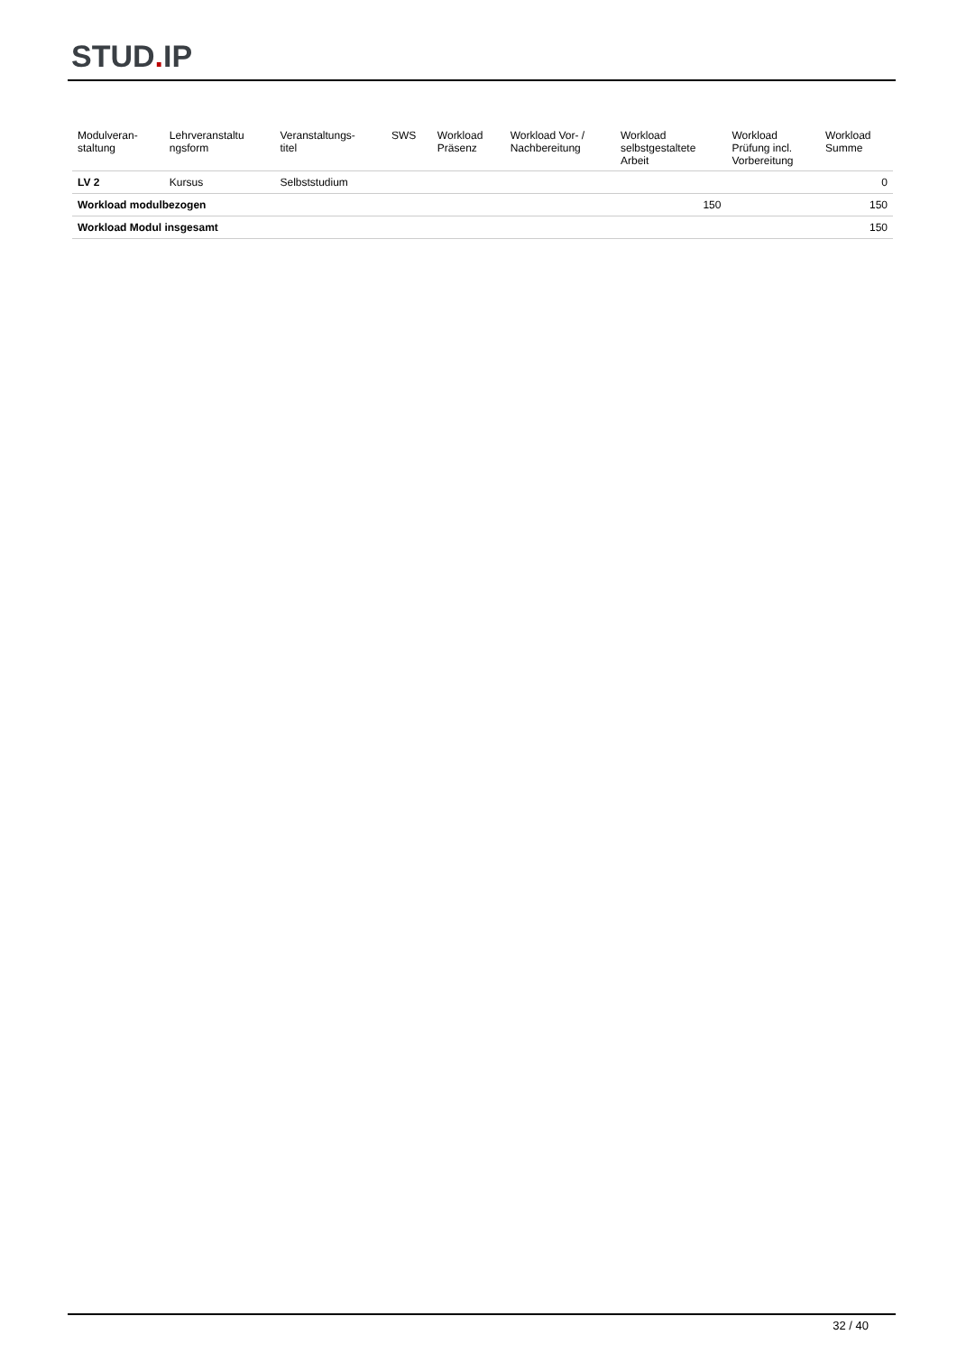STUD. IP
| Modulveran- staltung | Lehrveranstaltu ngsform | Veranstaltungs- titel | SWS | Workload Präsenz | Workload Vor- / Nachbereitung | Workload selbstgestaltete Arbeit | Workload Prüfung incl. Vorbereitung | Workload Summe |
| --- | --- | --- | --- | --- | --- | --- | --- | --- |
| LV 2 | Kursus | Selbststudium | | | | | | 0 |
| Workload modulbezogen | | | | | | 150 | | 150 |
| Workload Modul insgesamt | | | | | | | | 150 |
32 / 40